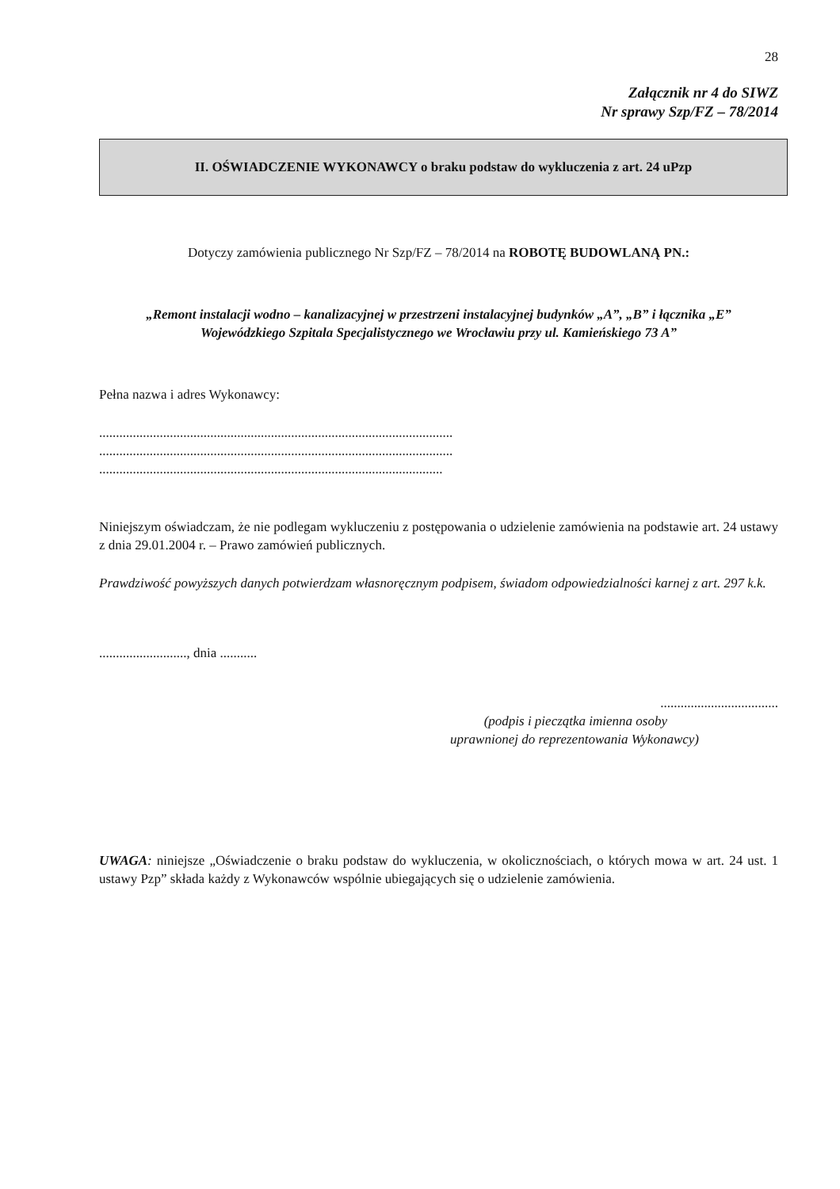28
Załącznik nr 4 do SIWZ
Nr sprawy Szp/FZ – 78/2014
II. OŚWIADCZENIE WYKONAWCY o braku podstaw do wykluczenia z art. 24 uPzp
Dotyczy zamówienia publicznego Nr Szp/FZ – 78/2014 na ROBOTĘ BUDOWLANĄ PN.:
„Remont instalacji wodno – kanalizacyjnej w przestrzeni instalacyjnej budynków „A”, „B” i łącznika „E”
Wojewódzkiego Szpitala Specjalistycznego we Wrocławiu przy ul. Kamieńskiego 73 A”
Pełna nazwa i adres Wykonawcy:
.........................................................................................................
.........................................................................................................
......................................................................................................
Niniejszym oświadczam, że nie podlegam wykluczeniu z postępowania o udzielenie zamówienia na podstawie art. 24 ustawy z dnia 29.01.2004 r. – Prawo zamówień publicznych.
Prawdziwość powyższych danych potwierdzam własnoręcznym podpisem, świadom odpowiedzialności karnej z art. 297 k.k.
.........................., dnia ...........
...................................
(podpis i pieczątka imienna osoby
uprawnionej do reprezentowania Wykonawcy)
UWAGA: niniejsze „Oświadczenie o braku podstaw do wykluczenia, w okolicznościach, o których mowa w art. 24 ust. 1 ustawy Pzp” składa każdy z Wykonawców wspólnie ubiegających się o udzielenie zamówienia.